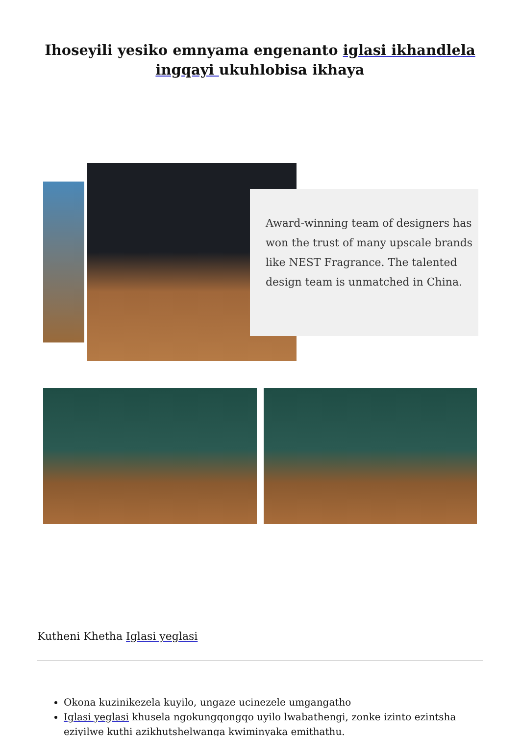Ihoseyili yesiko emnyama engenanto iglasi ikhandlela ingqayi ukuhlobisa ikhaya
Award-winning team of designers has won the trust of many upscale brands like NEST Fragrance. The talented design team is unmatched in China.
Kutheni Khetha Iglasi yeglasi
Okona kuzinikezela kuyilo, ungaze ucinezele umgangatho
Iglasi yeglasi khusela ngokungqongqo uyilo lwabathengi, zonke izinto ezintsha eziyilwe kuthi azikhutshelwanga kwiminyaka emithathu.